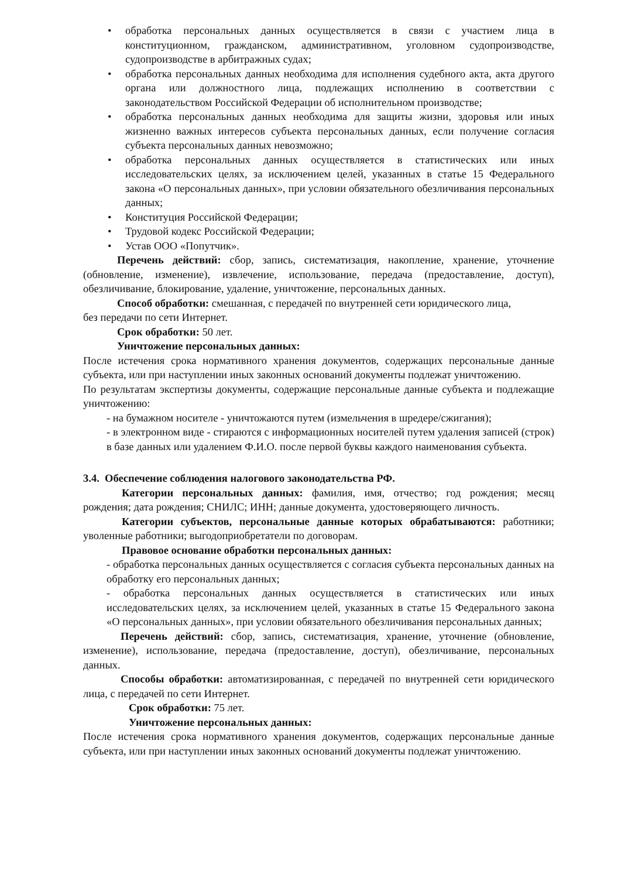• обработка персональных данных осуществляется в связи с участием лица в конституционном, гражданском, административном, уголовном судопроизводстве, судопроизводстве в арбитражных судах;
• обработка персональных данных необходима для исполнения судебного акта, акта другого органа или должностного лица, подлежащих исполнению в соответствии с законодательством Российской Федерации об исполнительном производстве;
• обработка персональных данных необходима для защиты жизни, здоровья или иных жизненно важных интересов субъекта персональных данных, если получение согласия субъекта персональных данных невозможно;
• обработка персональных данных осуществляется в статистических или иных исследовательских целях, за исключением целей, указанных в статье 15 Федерального закона «О персональных данных», при условии обязательного обезличивания персональных данных;
• Конституция Российской Федерации;
• Трудовой кодекс Российской Федерации;
• Устав ООО «Попутчик».
Перечень действий: сбор, запись, систематизация, накопление, хранение, уточнение (обновление, изменение), извлечение, использование, передача (предоставление, доступ), обезличивание, блокирование, удаление, уничтожение, персональных данных.
Способ обработки: смешанная, с передачей по внутренней сети юридического лица,
без передачи по сети Интернет.
Срок обработки: 50 лет.
Уничтожение персональных данных:
После истечения срока нормативного хранения документов, содержащих персональные данные субъекта, или при наступлении иных законных оснований документы подлежат уничтожению.
По результатам экспертизы документы, содержащие персональные данные субъекта и подлежащие уничтожению:
- на бумажном носителе - уничтожаются путем (измельчения в шредере/сжигания);
- в электронном виде - стираются с информационных носителей путем удаления записей (строк) в базе данных или удалением Ф.И.О. после первой буквы каждого наименования субъекта.
3.4. Обеспечение соблюдения налогового законодательства РФ.
Категории персональных данных: фамилия, имя, отчество; год рождения; месяц рождения; дата рождения; СНИЛС; ИНН; данные документа, удостоверяющего личность.
Категории субъектов, персональные данные которых обрабатываются: работники; уволенные работники; выгодоприобретатели по договорам.
Правовое основание обработки персональных данных:
- обработка персональных данных осуществляется с согласия субъекта персональных данных на обработку его персональных данных;
- обработка персональных данных осуществляется в статистических или иных исследовательских целях, за исключением целей, указанных в статье 15 Федерального закона «О персональных данных», при условии обязательного обезличивания персональных данных;
Перечень действий: сбор, запись, систематизация, хранение, уточнение (обновление, изменение), использование, передача (предоставление, доступ), обезличивание, персональных данных.
Способы обработки: автоматизированная, с передачей по внутренней сети юридического лица, с передачей по сети Интернет.
Срок обработки: 75 лет.
Уничтожение персональных данных:
После истечения срока нормативного хранения документов, содержащих персональные данные субъекта, или при наступлении иных законных оснований документы подлежат уничтожению.